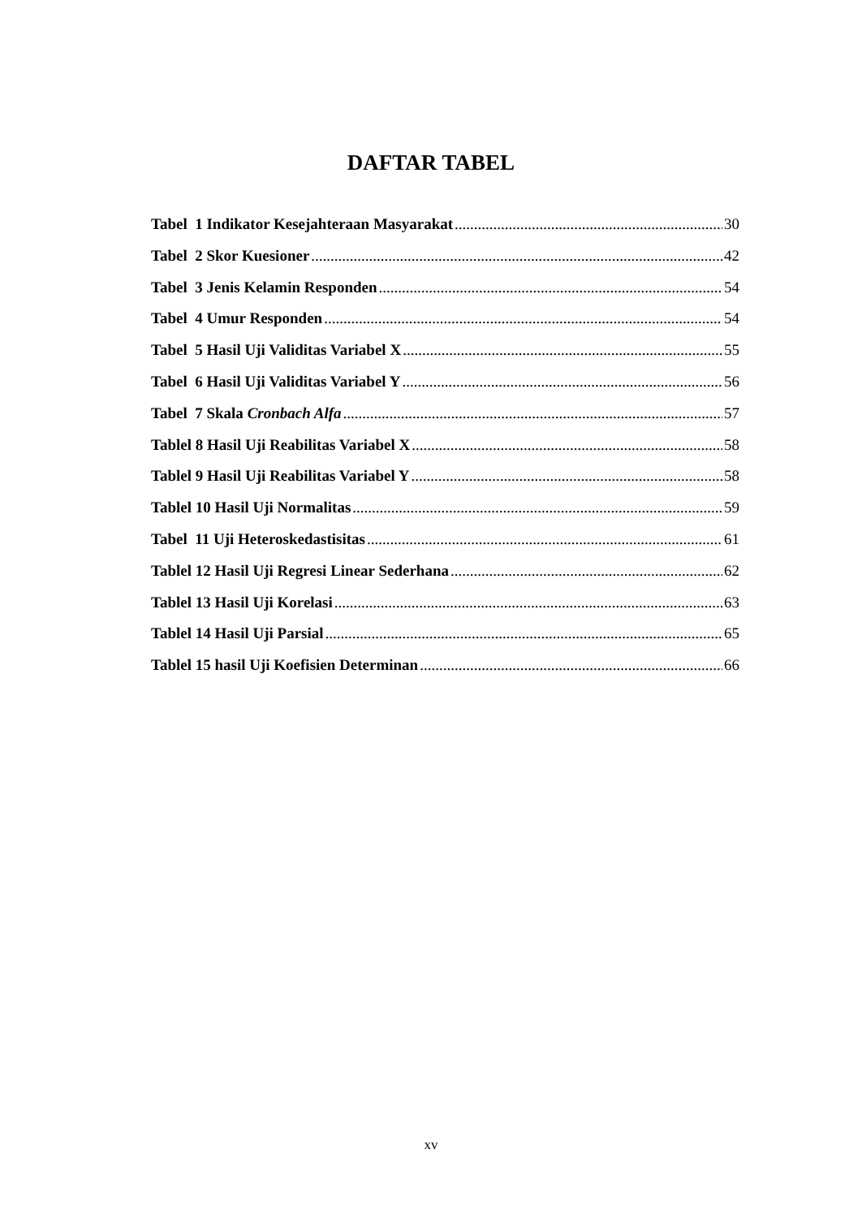DAFTAR TABEL
Tabel 1 Indikator Kesejahteraan Masyarakat 30
Tabel 2 Skor Kuesioner 42
Tabel 3 Jenis Kelamin Responden 54
Tabel 4 Umur Responden 54
Tabel 5 Hasil Uji Validitas Variabel X 55
Tabel 6 Hasil Uji Validitas Variabel Y 56
Tabel 7 Skala Cronbach Alfa 57
Tablel 8 Hasil Uji Reabilitas Variabel X 58
Tablel 9 Hasil Uji Reabilitas Variabel Y 58
Tablel 10 Hasil Uji Normalitas 59
Tabel 11 Uji Heteroskedastisitas 61
Tablel 12 Hasil Uji Regresi Linear Sederhana 62
Tablel 13 Hasil Uji Korelasi 63
Tablel 14 Hasil Uji Parsial 65
Tablel 15 hasil Uji Koefisien Determinan 66
xv